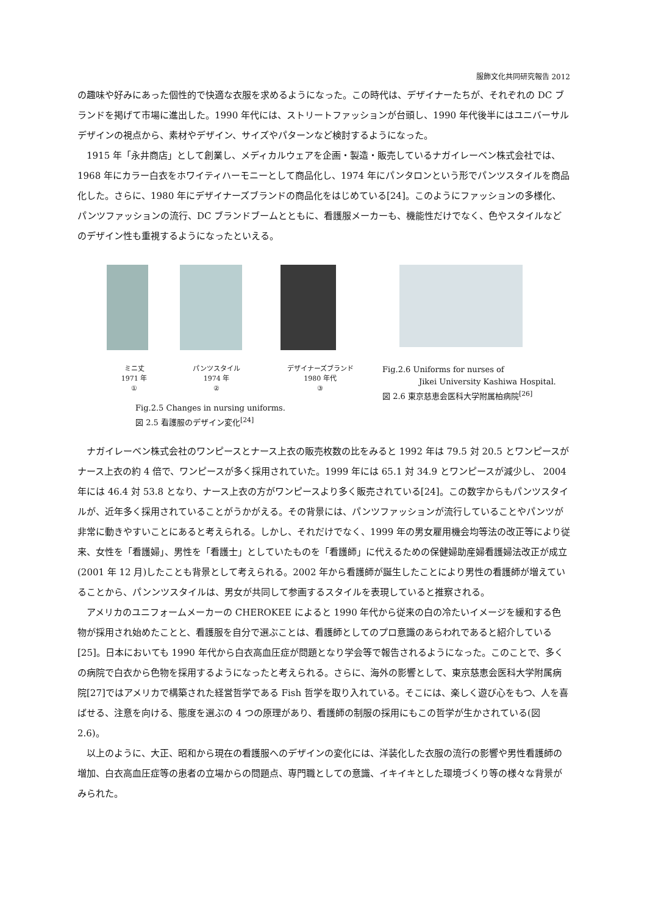服飾文化共同研究報告 2012
の趣味や好みにあった個性的で快適な衣服を求めるようになった。この時代は、デザイナーたちが、それぞれの DC ブランドを掲げて市場に進出した。1990 年代には、ストリートファッションが台頭し、1990 年代後半にはユニバーサルデザインの視点から、素材やデザイン、サイズやパターンなど検討するようになった。
1915 年「永井商店」として創業し、メディカルウェアを企画・製造・販売しているナガイレーベン株式会社では、1968 年にカラー白衣をホワイティハーモニーとして商品化し、1974 年にパンタロンという形でパンツスタイルを商品化した。さらに、1980 年にデザイナーズブランドの商品化をはじめている[24]。このようにファッションの多様化、パンツファッションの流行、DC ブランドブームとともに、看護服メーカーも、機能性だけでなく、色やスタイルなどのデザイン性も重視するようになったといえる。
ミニ丈
1971 年
①
パンツスタイル
1974 年
②
デザイナーズブランド
1980 年代
③
Fig.2.5 Changes in nursing uniforms.
図 2.5 看護服のデザイン変化<sup>[24]</sup>
Fig.2.6 Uniforms for nurses of
Jikei University Kashiwa Hospital.
図 2.6 東京慈恵会医科大学附属柏病院<sup>[26]</sup>
ナガイレーベン株式会社のワンピースとナース上衣の販売枚数の比をみると 1992 年は 79.5 対 20.5 とワンピースがナース上衣の約 4 倍で、ワンピースが多く採用されていた。1999 年には 65.1 対 34.9 とワンピースが減少し、 2004 年には 46.4 対 53.8 となり、ナース上衣の方がワンピースより多く販売されている[24]。この数字からもパンツスタイルが、近年多く採用されていることがうかがえる。その背景には、パンツファッションが流行していることやパンツが非常に動きやすいことにあると考えられる。しかし、それだけでなく、1999 年の男女雇用機会均等法の改正等により従来、女性を「看護婦」、男性を「看護士」としていたものを「看護師」に代えるための保健婦助産婦看護婦法改正が成立(2001 年 12 月)したことも背景として考えられる。2002 年から看護師が誕生したことにより男性の看護師が増えていることから、パンンツスタイルは、男女が共同して参画するスタイルを表現していると推察される。
アメリカのユニフォームメーカーの CHEROKEE によると 1990 年代から従来の白の冷たいイメージを緩和する色物が採用され始めたことと、看護服を自分で選ぶことは、看護師としてのプロ意識のあらわれであると紹介している[25]。日本においても 1990 年代から白衣高血圧症が問題となり学会等で報告されるようになった。このことで、多くの病院で白衣から色物を採用するようになったと考えられる。さらに、海外の影響として、東京慈恵会医科大学附属病院[27]ではアメリカで構築された経営哲学である Fish 哲学を取り入れている。そこには、楽しく遊び心をもつ、人を喜ばせる、注意を向ける、態度を選ぶの 4 つの原理があり、看護師の制服の採用にもこの哲学が生かされている(図 2.6)。
以上のように、大正、昭和から現在の看護服へのデザインの変化には、洋装化した衣服の流行の影響や男性看護師の増加、白衣高血圧症等の患者の立場からの問題点、専門職としての意識、イキイキとした環境づくり等の様々な背景がみられた。